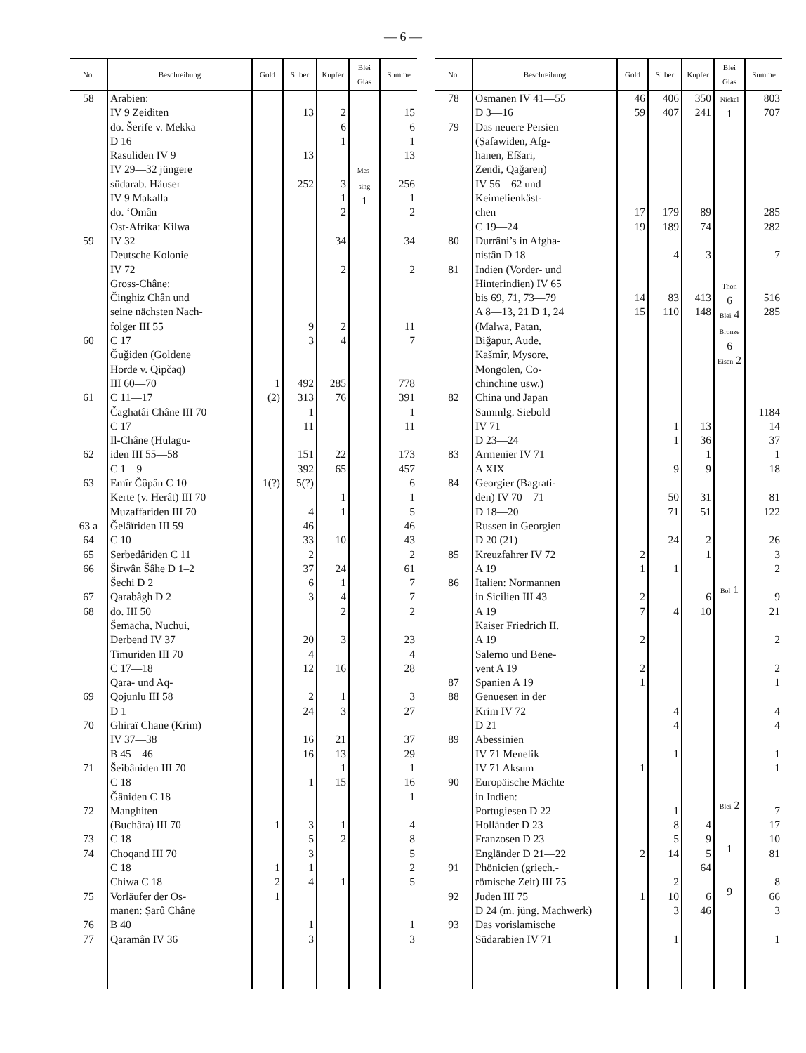— 6 —
| No. | Beschreibung | Gold | Silber | Kupfer | Blei Glas | Summe |
| --- | --- | --- | --- | --- | --- | --- |
| 58 59 60 61 62 63 63 a 64 65 66 67 68 69 70 71 72 73 74 75 76 77 | Arabien: IV 9 Zeiditen do. Šerife v. Mekka D 16 Rasuliden IV 9 IV 29—32 jüngere südarab. Häuser IV 9 Makalla do. ‘Omân Ost-Afrika: Kilwa IV 32 Deutsche Kolonie IV 72 Gross-Châne: Činghiz Chân und seine nächsten Nach- folger III 55 C 17 Ǧuǧiden (Goldene Horde v. Qipčaq) III 60—70 C 11—17 Čaghatâi Châne III 70 C 17 Il-Châne (Hulagu- iden III 55—58 C 1—9 Emîr Čûpân C 10 Kerte (v. Herât) III 70 Muzaffariden III 70 Ǧelâïriden III 59 C 10 Serbedâriden C 11 Širwân Šâhe D 1–2 Šechi D 2 Qarabâgh D 2 do. III 50 Šemacha, Nuchui, Derbend IV 37 Timuriden III 70 C 17—18 Qara- und Aq- Qojunlu III 58 D 1 Ghiraï Chane (Krim) IV 37—38 B 45—46 Šeibâniden III 70 C 18 Ǧâniden C 18 Manghiten (Buchâra) III 70 C 18 Choqand III 70 C 18 Chiwa C 18 Vorläufer der Os- manen: Ṣarû Châne B 40 Qaramân IV 36 | 1 (2) 1(?) 1 1 2 1 | 13 13 252 9 3 492 313 1 11 151 392 5(?) 4 46 33 2 37 6 3 20 4 12 2 24 16 16 1 3 5 3 1 4 1 3 | 2 6 1 3 1 2 34 2 2 4 285 76 22 65 1 1 10 24 1 4 2 3 16 1 3 21 13 1 15 1 2 1 | Mes-sing 1 | 15 6 1 13 256 1 2 34 2 11 7 778 391 1 11 173 457 6 1 5 46 43 2 61 7 7 2 23 4 28 3 27 37 29 1 16 1 4 8 5 2 5 1 3 |
| No. | Beschreibung | Gold | Silber | Kupfer | Blei Glas | Summe |
| --- | --- | --- | --- | --- | --- | --- |
| 78 79 80 81 82 83 84 85 86 87 88 89 90 91 92 93 | Osmanen IV 41—55 D 3—16 Das neuere Persien (Ṣafawiden, Afg- hanen, Efšari, Zendi, Qaǧaren) IV 56—62 und Keimelienkäst- chen C 19—24 Durrâni’s in Afgha- nistân D 18 Indien (Vorder- und Hinterindien) IV 65 bis 69, 71, 73—79 A 8—13, 21 D 1, 24 (Malwa, Patan, Biǧapur, Aude, Kašmîr, Mysore, Mongolen, Co- chinchine usw.) China und Japan Sammlg. Siebold IV 71 D 23—24 Armenier IV 71 A XIX Georgier (Bagrati- den) IV 70—71 D 18—20 Russen in Georgien D 20 (21) Kreuzfahrer IV 72 A 19 Italien: Normannen in Sicilien III 43 A 19 Kaiser Friedrich II. A 19 Salerno und Bene- vent A 19 Spanien A 19 Genuesen in der Krim IV 72 D 21 Abessinien IV 71 Menelik IV 71 Aksum Europäische Mächte in Indien: Portugiesen D 22 Holländer D 23 Franzosen D 23 Engländer D 21—22 Phönicien (griech.- römische Zeit) III 75 Juden III 75 D 24 (m. jüng. Machwerk) Das vorislamische Südarabien IV 71 | 46 59 17 19 14 15 2 1 2 7 2 2 1 1 2 1 | 406 407 179 189 4 83 110 1 1 9 50 71 24 1 4 4 4 1 1 8 5 14 2 10 3 1 | 350 241 89 74 3 413 148 13 36 1 9 31 51 2 1 6 10 4 9 5 64 6 46 | Nickel 1 Thon 6 Blei 4 Bronze 6 Eisen 2 Bol 1 Blei 2 1 9 | 803 707 285 282 7 516 285 1184 14 37 1 18 81 122 26 3 2 9 21 2 2 1 4 4 1 1 7 17 10 81 8 66 3 1 |